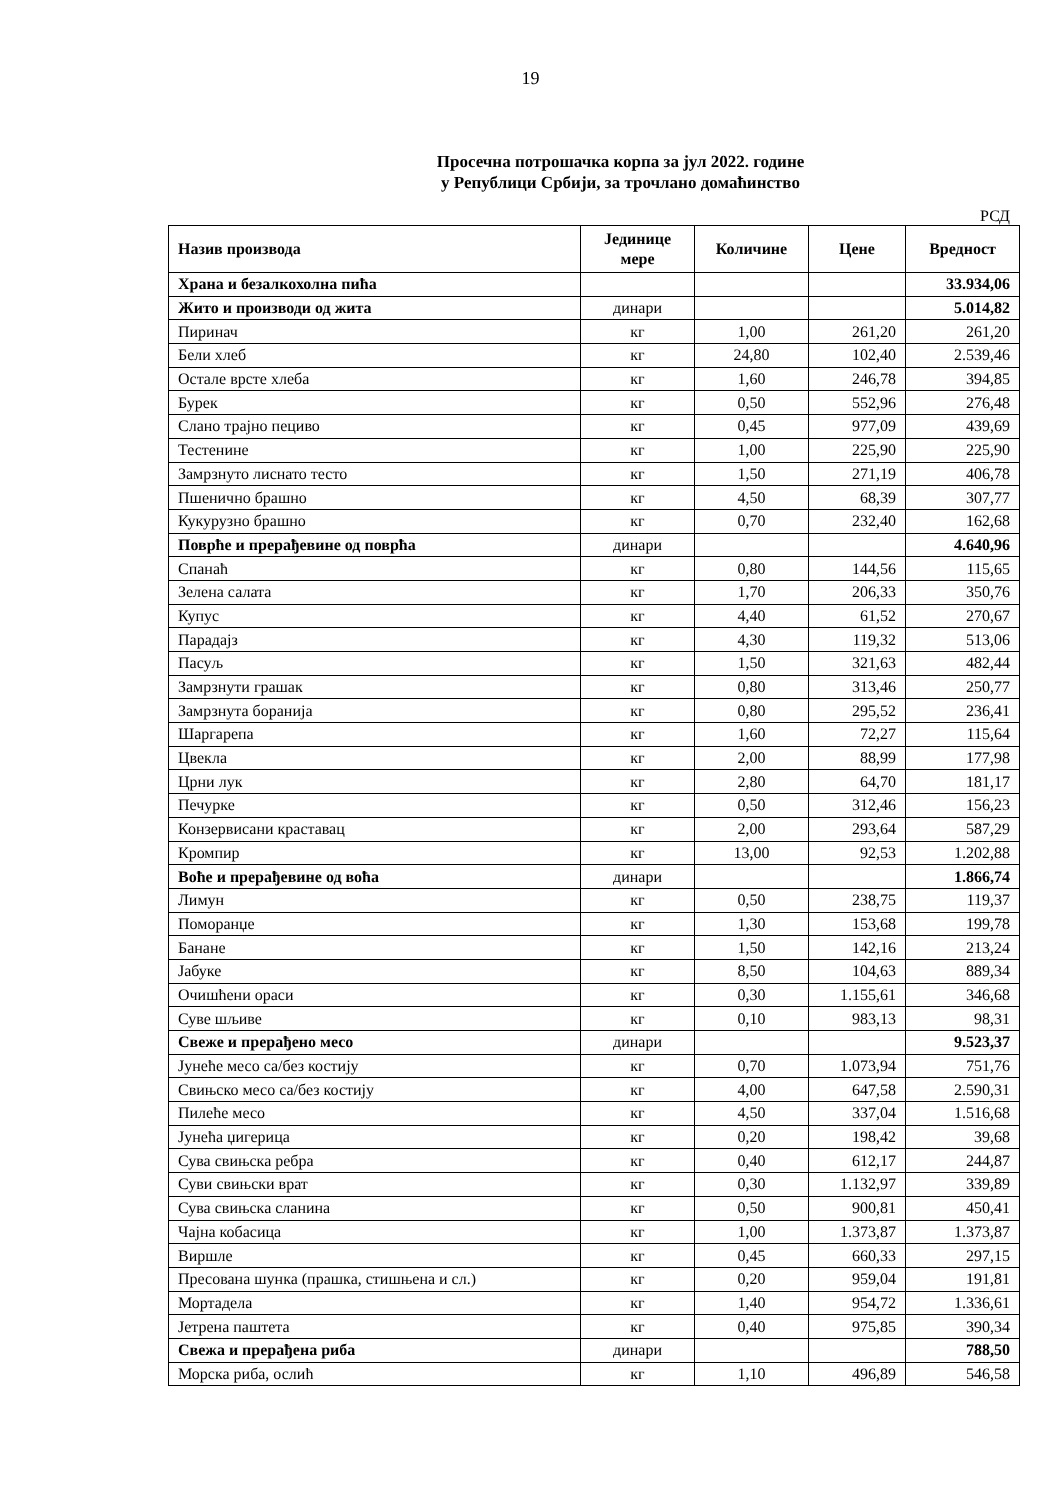19
Просечна потрошачка корпа за јул 2022. године
у Републици Србији, за трочлано домаћинство
РСД
| Назив производа | Јединице мере | Количине | Цене | Вредност |
| --- | --- | --- | --- | --- |
| Храна и безалкохолна пића | | | | 33.934,06 |
| Жито и производи од жита | динари | | | 5.014,82 |
| Пиринач | кг | 1,00 | 261,20 | 261,20 |
| Бели хлеб | кг | 24,80 | 102,40 | 2.539,46 |
| Остале врсте хлеба | кг | 1,60 | 246,78 | 394,85 |
| Бурек | кг | 0,50 | 552,96 | 276,48 |
| Слано трајно пециво | кг | 0,45 | 977,09 | 439,69 |
| Тестенине | кг | 1,00 | 225,90 | 225,90 |
| Замрзнуто лиснато тесто | кг | 1,50 | 271,19 | 406,78 |
| Пшенично брашно | кг | 4,50 | 68,39 | 307,77 |
| Кукурузно брашно | кг | 0,70 | 232,40 | 162,68 |
| Поврће и прерађевине од поврћа | динари | | | 4.640,96 |
| Спанаћ | кг | 0,80 | 144,56 | 115,65 |
| Зелена салата | кг | 1,70 | 206,33 | 350,76 |
| Купус | кг | 4,40 | 61,52 | 270,67 |
| Парадајз | кг | 4,30 | 119,32 | 513,06 |
| Пасуљ | кг | 1,50 | 321,63 | 482,44 |
| Замрзнути грашак | кг | 0,80 | 313,46 | 250,77 |
| Замрзнута боранија | кг | 0,80 | 295,52 | 236,41 |
| Шаргарепа | кг | 1,60 | 72,27 | 115,64 |
| Цвекла | кг | 2,00 | 88,99 | 177,98 |
| Црни лук | кг | 2,80 | 64,70 | 181,17 |
| Печурке | кг | 0,50 | 312,46 | 156,23 |
| Конзервисани краставац | кг | 2,00 | 293,64 | 587,29 |
| Кромпир | кг | 13,00 | 92,53 | 1.202,88 |
| Воће и прерађевине од воћа | динари | | | 1.866,74 |
| Лимун | кг | 0,50 | 238,75 | 119,37 |
| Поморанџе | кг | 1,30 | 153,68 | 199,78 |
| Банане | кг | 1,50 | 142,16 | 213,24 |
| Јабуке | кг | 8,50 | 104,63 | 889,34 |
| Очишћени ораси | кг | 0,30 | 1.155,61 | 346,68 |
| Суве шљиве | кг | 0,10 | 983,13 | 98,31 |
| Свеже и прерађено месо | динари | | | 9.523,37 |
| Јунеће месо са/без костију | кг | 0,70 | 1.073,94 | 751,76 |
| Свињско месо са/без костију | кг | 4,00 | 647,58 | 2.590,31 |
| Пилеће месо | кг | 4,50 | 337,04 | 1.516,68 |
| Јунећа џигерица | кг | 0,20 | 198,42 | 39,68 |
| Сува свињска ребра | кг | 0,40 | 612,17 | 244,87 |
| Суви свињски врат | кг | 0,30 | 1.132,97 | 339,89 |
| Сува свињска сланина | кг | 0,50 | 900,81 | 450,41 |
| Чајна кобасица | кг | 1,00 | 1.373,87 | 1.373,87 |
| Виршле | кг | 0,45 | 660,33 | 297,15 |
| Пресована шунка (прашка, стишњена и сл.) | кг | 0,20 | 959,04 | 191,81 |
| Мортадела | кг | 1,40 | 954,72 | 1.336,61 |
| Јетрена паштета | кг | 0,40 | 975,85 | 390,34 |
| Свежа и прерађена риба | динари | | | 788,50 |
| Морска риба, ослић | кг | 1,10 | 496,89 | 546,58 |